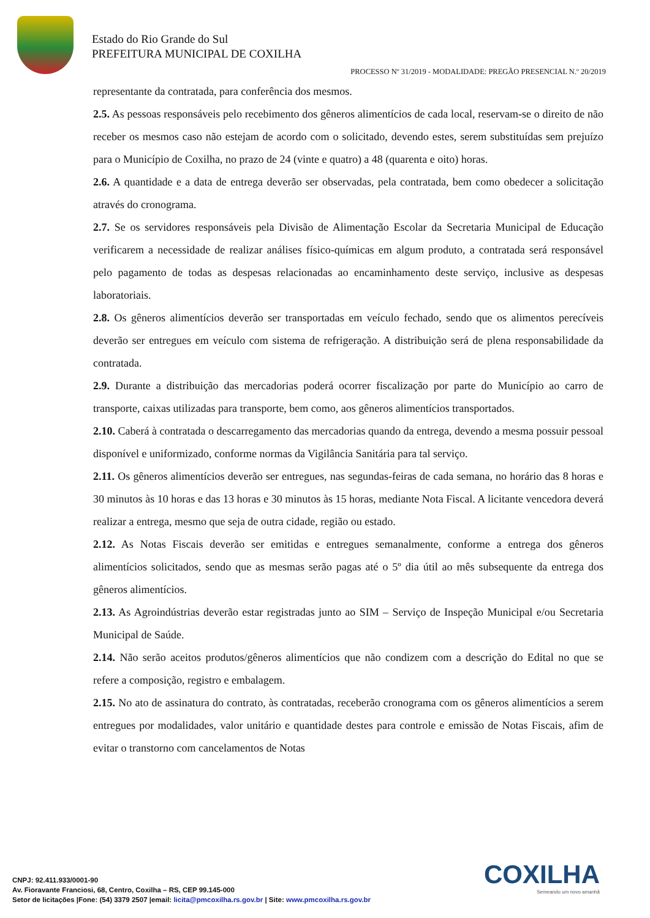Estado do Rio Grande do Sul
PREFEITURA MUNICIPAL DE COXILHA
PROCESSO Nº 31/2019 - MODALIDADE: PREGÃO PRESENCIAL N.º 20/2019
representante da contratada, para conferência dos mesmos.
2.5. As pessoas responsáveis pelo recebimento dos gêneros alimentícios de cada local, reservam-se o direito de não receber os mesmos caso não estejam de acordo com o solicitado, devendo estes, serem substituídas sem prejuízo para o Município de Coxilha, no prazo de 24 (vinte e quatro) a 48 (quarenta e oito) horas.
2.6. A quantidade e a data de entrega deverão ser observadas, pela contratada, bem como obedecer a solicitação através do cronograma.
2.7. Se os servidores responsáveis pela Divisão de Alimentação Escolar da Secretaria Municipal de Educação verificarem a necessidade de realizar análises físico-químicas em algum produto, a contratada será responsável pelo pagamento de todas as despesas relacionadas ao encaminhamento deste serviço, inclusive as despesas laboratoriais.
2.8. Os gêneros alimentícios deverão ser transportadas em veículo fechado, sendo que os alimentos perecíveis deverão ser entregues em veículo com sistema de refrigeração. A distribuição será de plena responsabilidade da contratada.
2.9. Durante a distribuição das mercadorias poderá ocorrer fiscalização por parte do Município ao carro de transporte, caixas utilizadas para transporte, bem como, aos gêneros alimentícios transportados.
2.10. Caberá à contratada o descarregamento das mercadorias quando da entrega, devendo a mesma possuir pessoal disponível e uniformizado, conforme normas da Vigilância Sanitária para tal serviço.
2.11. Os gêneros alimentícios deverão ser entregues, nas segundas-feiras de cada semana, no horário das 8 horas e 30 minutos às 10 horas e das 13 horas e 30 minutos às 15 horas, mediante Nota Fiscal. A licitante vencedora deverá realizar a entrega, mesmo que seja de outra cidade, região ou estado.
2.12. As Notas Fiscais deverão ser emitidas e entregues semanalmente, conforme a entrega dos gêneros alimentícios solicitados, sendo que as mesmas serão pagas até o 5º dia útil ao mês subsequente da entrega dos gêneros alimentícios.
2.13. As Agroindústrias deverão estar registradas junto ao SIM – Serviço de Inspeção Municipal e/ou Secretaria Municipal de Saúde.
2.14. Não serão aceitos produtos/gêneros alimentícios que não condizem com a descrição do Edital no que se refere a composição, registro e embalagem.
2.15. No ato de assinatura do contrato, às contratadas, receberão cronograma com os gêneros alimentícios a serem entregues por modalidades, valor unitário e quantidade destes para controle e emissão de Notas Fiscais, afim de evitar o transtorno com cancelamentos de Notas
COXILHA
Semeando um novo amanhã
CNPJ: 92.411.933/0001-90
Av. Fioravante Franciosi, 68, Centro, Coxilha – RS, CEP 99.145-000
Setor de licitações |Fone: (54) 3379 2507 |email: licita@pmcoxilha.rs.gov.br | Site: www.pmcoxilha.rs.gov.br